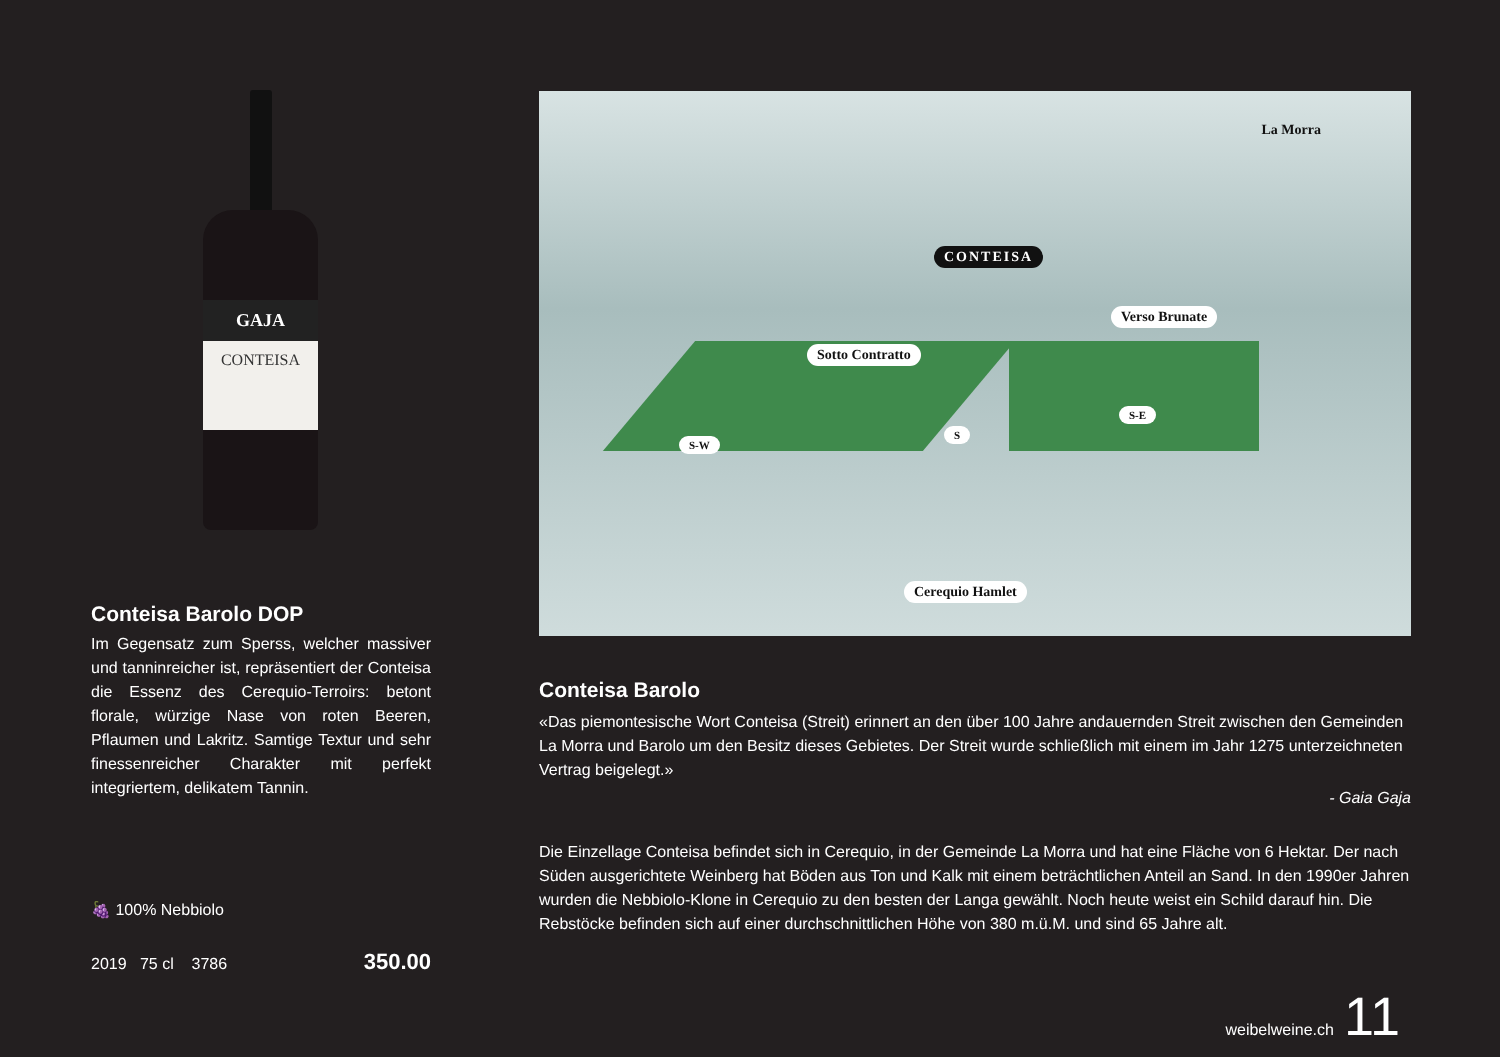GAJA
CONTEISA
Conteisa Barolo DOP
Im Gegensatz zum Sperss, welcher massiver und tanninreicher ist, repräsentiert der Conteisa die Essenz des Cerequio-Terroirs: betont florale, würzige Nase von roten Beeren, Pflaumen und Lakritz. Samtige Textur und sehr finessenreicher Charakter mit perfekt integriertem, delikatem Tannin.
🍇 100% Nebbiolo
2019 75 cl 3786 350.00
La Morra
CONTEISA
Verso Brunate
Sotto Contratto
S-W
S
S-E
Cerequio Hamlet
Conteisa Barolo
«Das piemontesische Wort Conteisa (Streit) erinnert an den über 100 Jahre andauernden Streit zwischen den Gemeinden La Morra und Barolo um den Besitz dieses Gebietes. Der Streit wurde schließlich mit einem im Jahr 1275 unterzeichneten Vertrag beigelegt.»
- Gaia Gaja
Die Einzellage Conteisa befindet sich in Cerequio, in der Gemeinde La Morra und hat eine Fläche von 6 Hektar. Der nach Süden ausgerichtete Weinberg hat Böden aus Ton und Kalk mit einem beträchtlichen Anteil an Sand. In den 1990er Jahren wurden die Nebbiolo-Klone in Cerequio zu den besten der Langa gewählt. Noch heute weist ein Schild darauf hin. Die Rebstöcke befinden sich auf einer durchschnittlichen Höhe von 380 m.ü.M. und sind 65 Jahre alt.
weibelweine.ch 11